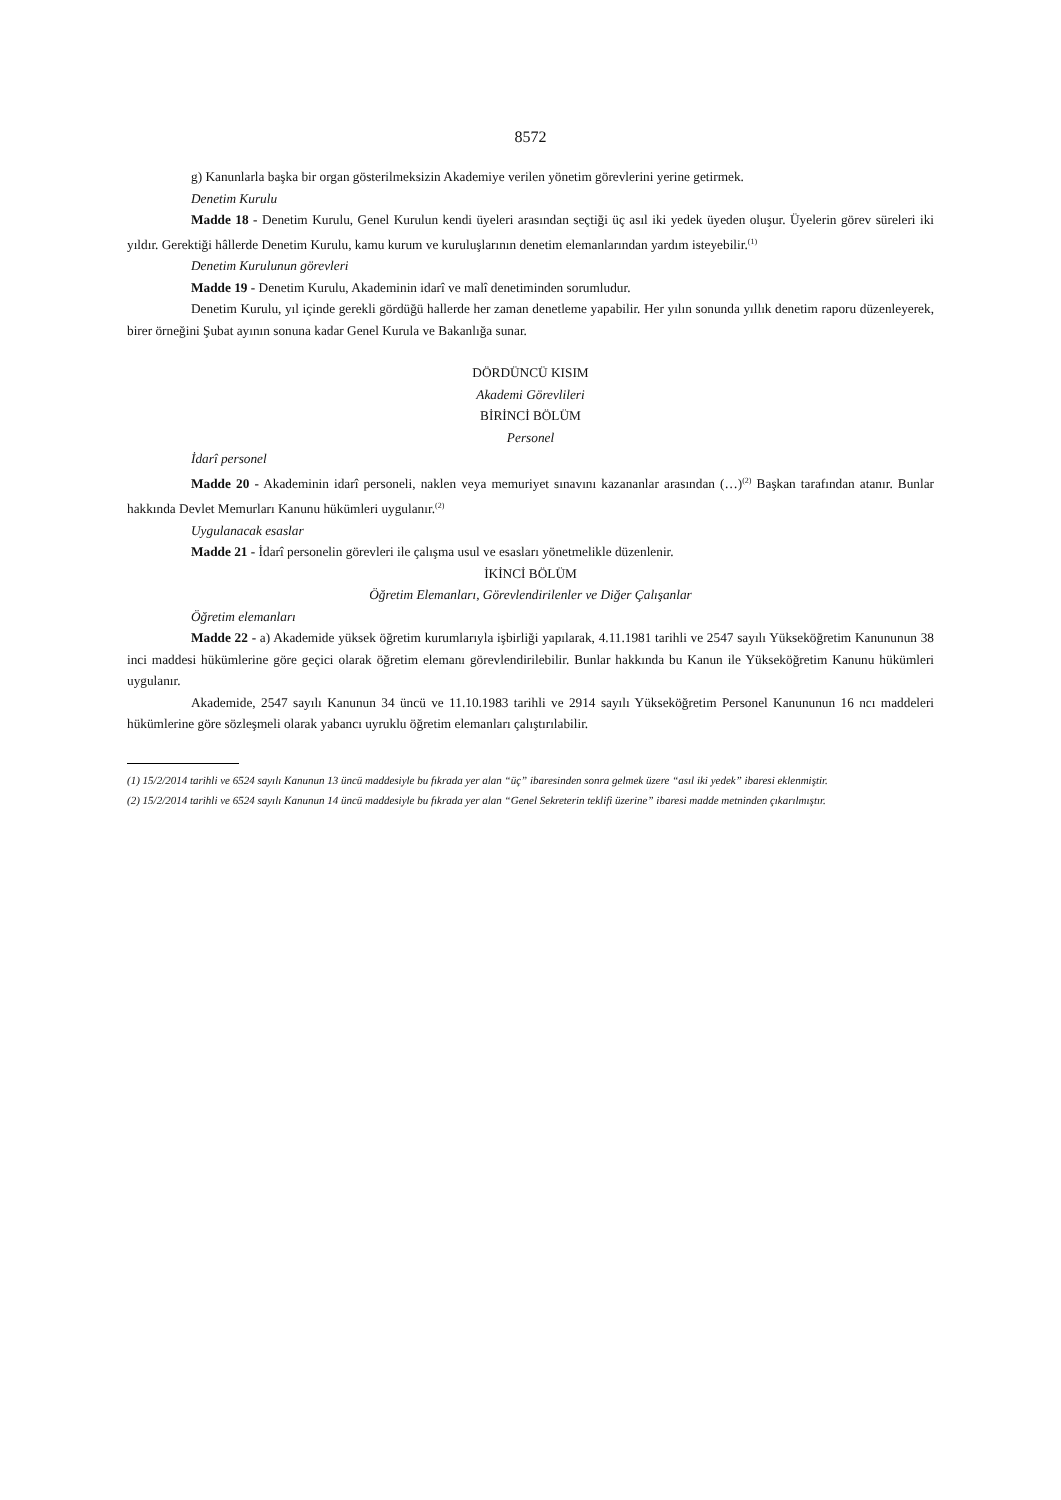8572
g) Kanunlarla başka bir organ gösterilmeksizin Akademiye verilen yönetim görevlerini yerine getirmek.
Denetim Kurulu
Madde 18 - Denetim Kurulu, Genel Kurulun kendi üyeleri arasından seçtiği üç asıl iki yedek üyeden oluşur. Üyelerin görev süreleri iki yıldır. Gerektiği hâllerde Denetim Kurulu, kamu kurum ve kuruluşlarının denetim elemanlarından yardım isteyebilir.<sup>(1)</sup>
Denetim Kurulunun görevleri
Madde 19 - Denetim Kurulu, Akademinin idarî ve malî denetiminden sorumludur.
Denetim Kurulu, yıl içinde gerekli gördüğü hallerde her zaman denetleme yapabilir. Her yılın sonunda yıllık denetim raporu düzenleyerek, birer örneğini Şubat ayının sonuna kadar Genel Kurula ve Bakanlığa sunar.
DÖRDÜNCÜ KISIM
Akademi Görevlileri
BİRİNCİ BÖLÜM
Personel
İdarî personel
Madde 20 - Akademinin idarî personeli, naklen veya memuriyet sınavını kazananlar arasından (…)<sup>(2)</sup> Başkan tarafından atanır. Bunlar hakkında Devlet Memurları Kanunu hükümleri uygulanır.<sup>(2)</sup>
Uygulanacak esaslar
Madde 21 - İdarî personelin görevleri ile çalışma usul ve esasları yönetmelikle düzenlenir.
İKİNCİ BÖLÜM
Öğretim Elemanları, Görevlendirilenler ve Diğer Çalışanlar
Öğretim elemanları
Madde 22 - a) Akademide yüksek öğretim kurumlarıyla işbirliği yapılarak, 4.11.1981 tarihli ve 2547 sayılı Yükseköğretim Kanununun 38 inci maddesi hükümlerine göre geçici olarak öğretim elemanı görevlendirilebilir. Bunlar hakkında bu Kanun ile Yükseköğretim Kanunu hükümleri uygulanır.
Akademide, 2547 sayılı Kanunun 34 üncü ve 11.10.1983 tarihli ve 2914 sayılı Yükseköğretim Personel Kanununun 16 ncı maddeleri hükümlerine göre sözleşmeli olarak yabancı uyruklu öğretim elemanları çalıştırılabilir.
(1) 15/2/2014 tarihli ve 6524 sayılı Kanunun 13 üncü maddesiyle bu fıkrada yer alan “üç” ibaresinden sonra gelmek üzere “asıl iki yedek” ibaresi eklenmiştir.
(2) 15/2/2014 tarihli ve 6524 sayılı Kanunun 14 üncü maddesiyle bu fıkrada yer alan “Genel Sekreterin teklifi üzerine” ibaresi madde metninden çıkarılmıştır.